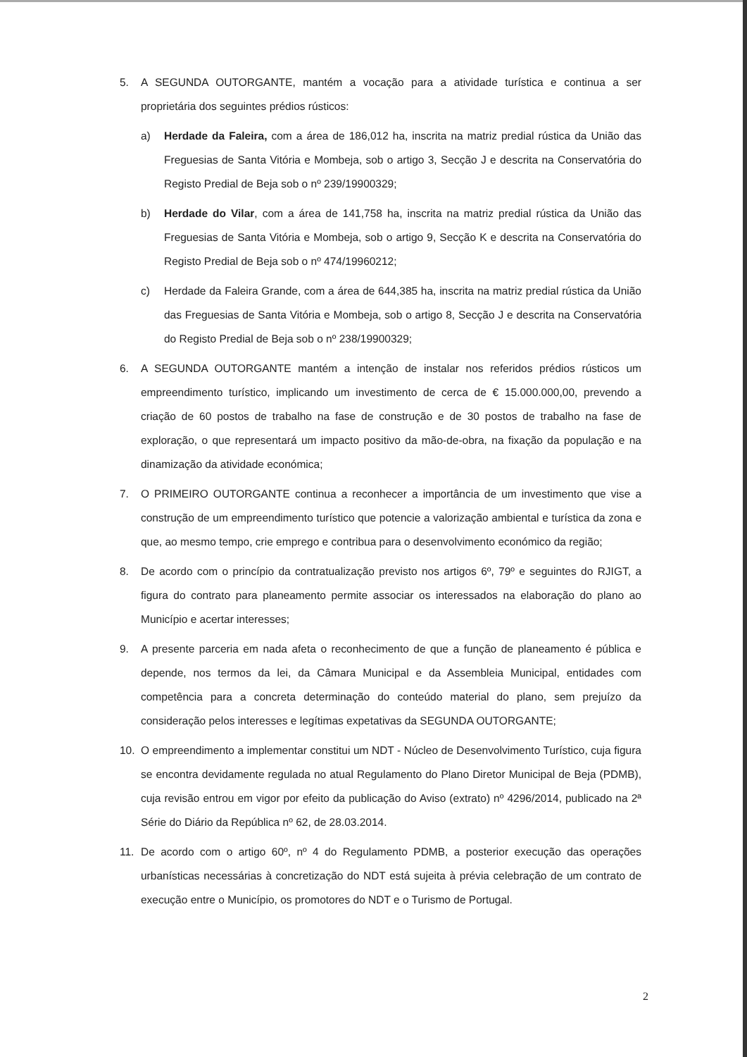5. A SEGUNDA OUTORGANTE, mantém a vocação para a atividade turística e continua a ser proprietária dos seguintes prédios rústicos:
a) Herdade da Faleira, com a área de 186,012 ha, inscrita na matriz predial rústica da União das Freguesias de Santa Vitória e Mombeja, sob o artigo 3, Secção J e descrita na Conservatória do Registo Predial de Beja sob o nº 239/19900329;
b) Herdade do Vilar, com a área de 141,758 ha, inscrita na matriz predial rústica da União das Freguesias de Santa Vitória e Mombeja, sob o artigo 9, Secção K e descrita na Conservatória do Registo Predial de Beja sob o nº 474/19960212;
c) Herdade da Faleira Grande, com a área de 644,385 ha, inscrita na matriz predial rústica da União das Freguesias de Santa Vitória e Mombeja, sob o artigo 8, Secção J e descrita na Conservatória do Registo Predial de Beja sob o nº 238/19900329;
6. A SEGUNDA OUTORGANTE mantém a intenção de instalar nos referidos prédios rústicos um empreendimento turístico, implicando um investimento de cerca de € 15.000.000,00, prevendo a criação de 60 postos de trabalho na fase de construção e de 30 postos de trabalho na fase de exploração, o que representará um impacto positivo da mão-de-obra, na fixação da população e na dinamização da atividade económica;
7. O PRIMEIRO OUTORGANTE continua a reconhecer a importância de um investimento que vise a construção de um empreendimento turístico que potencie a valorização ambiental e turística da zona e que, ao mesmo tempo, crie emprego e contribua para o desenvolvimento económico da região;
8. De acordo com o princípio da contratualização previsto nos artigos 6º, 79º e seguintes do RJIGT, a figura do contrato para planeamento permite associar os interessados na elaboração do plano ao Município e acertar interesses;
9. A presente parceria em nada afeta o reconhecimento de que a função de planeamento é pública e depende, nos termos da lei, da Câmara Municipal e da Assembleia Municipal, entidades com competência para a concreta determinação do conteúdo material do plano, sem prejuízo da consideração pelos interesses e legítimas expetativas da SEGUNDA OUTORGANTE;
10. O empreendimento a implementar constitui um NDT - Núcleo de Desenvolvimento Turístico, cuja figura se encontra devidamente regulada no atual Regulamento do Plano Diretor Municipal de Beja (PDMB), cuja revisão entrou em vigor por efeito da publicação do Aviso (extrato) nº 4296/2014, publicado na 2ª Série do Diário da República nº 62, de 28.03.2014.
11. De acordo com o artigo 60º, nº 4 do Regulamento PDMB, a posterior execução das operações urbanísticas necessárias à concretização do NDT está sujeita à prévia celebração de um contrato de execução entre o Município, os promotores do NDT e o Turismo de Portugal.
2